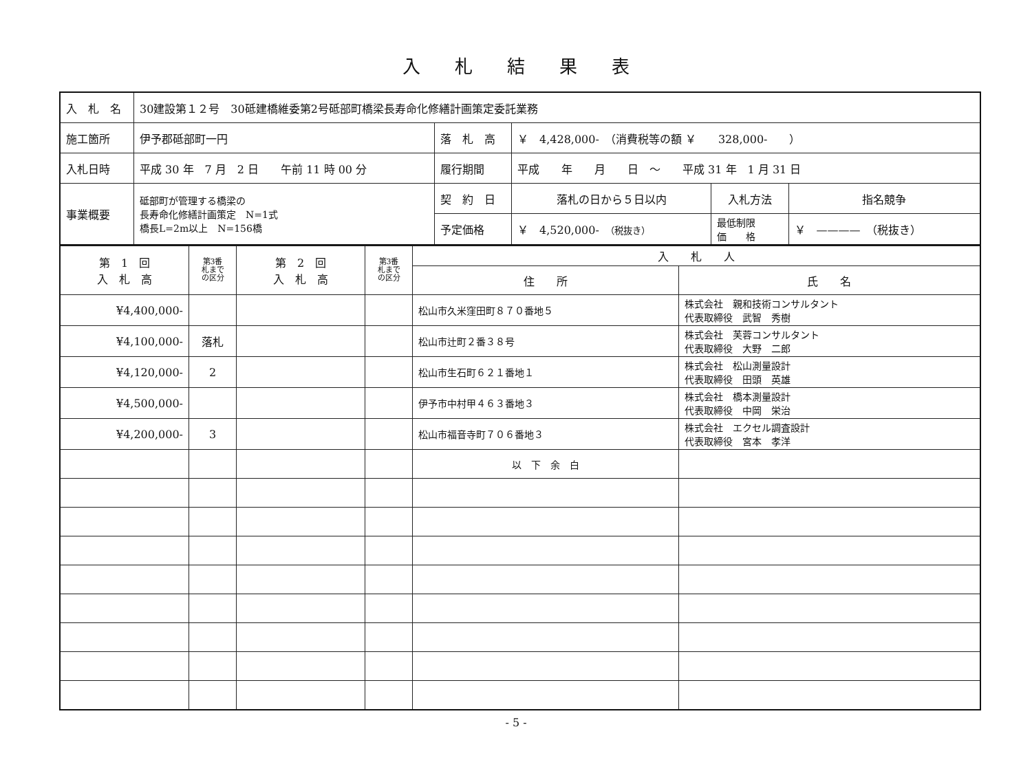入札結果表
| 入 札 名 | 30建設第１２号 30砥建橋維委第2号砥部町橋梁長寿命化修繕計画策定委託業務 | | | | |
| 施工箇所 | 伊予郡砥部町一円 | 落 札 高 | ￥ 4,428,000- （消費税等の額 ￥ 328,000- ） | | |
| 入札日時 | 平成 30 年 7 月 2 日 午前 11 時 00 分 | 履行期間 | 平成 年 月 日 ～ 平成 31 年 1 月 31 日 | | |
| 事業概要 | 砥部町が管理する橋梁の 長寿命化修繕計画策定 N=1式 橋長L=2m以上 N=156橋 | 契 約 日 | 落札の日から５日以内 | 入札方法 | 指名競争 |
| | | 予定価格 | ￥ 4,520,000- （税抜き） | 最低制限 価 格 | ￥ ———— （税抜き） |
| 第 1 回 入 札 高 | 第3番 札まで の区分 | 第 2 回 入 札 高 | 第3番 札まで の区分 | 入 札 人 | |
| | | | | 住 所 | 氏 名 |
| ¥4,400,000- | | | | 松山市久米窪田町８７０番地５ | 株式会社 親和技術コンサルタント 代表取締役 武智 秀樹 |
| ¥4,100,000- | 落札 | | | 松山市辻町２番３８号 | 株式会社 芙蓉コンサルタント 代表取締役 大野 二郎 |
| ¥4,120,000- | 2 | | | 松山市生石町６２１番地１ | 株式会社 松山測量設計 代表取締役 田頭 英雄 |
| ¥4,500,000- | | | | 伊予市中村甲４６３番地３ | 株式会社 橋本測量設計 代表取締役 中岡 栄治 |
| ¥4,200,000- | 3 | | | 松山市福音寺町７０６番地３ | 株式会社 エクセル調査設計 代表取締役 宮本 孝洋 |
| | | | | 以 下 余 白 | |
- 5 -